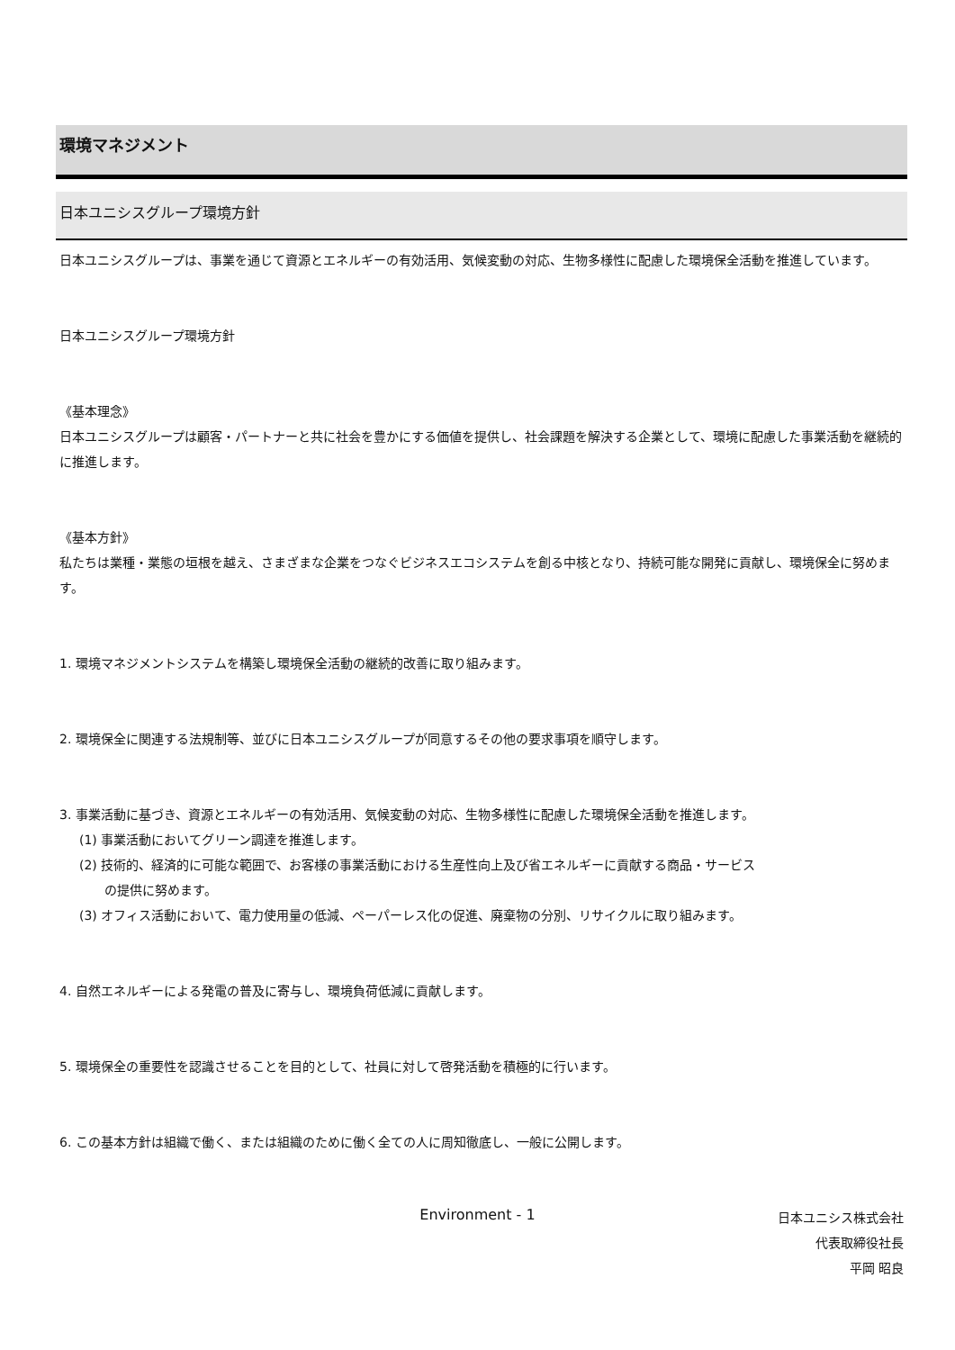環境マネジメント
日本ユニシスグループ環境方針
日本ユニシスグループは、事業を通じて資源とエネルギーの有効活用、気候変動の対応、生物多様性に配慮した環境保全活動を推進しています。
日本ユニシスグループ環境方針
《基本理念》
日本ユニシスグループは顧客・パートナーと共に社会を豊かにする価値を提供し、社会課題を解決する企業として、環境に配慮した事業活動を継続的に推進します。
《基本方針》
私たちは業種・業態の垣根を越え、さまざまな企業をつなぐビジネスエコシステムを創る中核となり、持続可能な開発に貢献し、環境保全に努めます。
1. 環境マネジメントシステムを構築し環境保全活動の継続的改善に取り組みます。
2. 環境保全に関連する法規制等、並びに日本ユニシスグループが同意するその他の要求事項を順守します。
3. 事業活動に基づき、資源とエネルギーの有効活用、気候変動の対応、生物多様性に配慮した環境保全活動を推進します。
(1) 事業活動においてグリーン調達を推進します。
(2) 技術的、経済的に可能な範囲で、お客様の事業活動における生産性向上及び省エネルギーに貢献する商品・サービス
の提供に努めます。
(3) オフィス活動において、電力使用量の低減、ペーパーレス化の促進、廃棄物の分別、リサイクルに取り組みます。
4. 自然エネルギーによる発電の普及に寄与し、環境負荷低減に貢献します。
5. 環境保全の重要性を認識させることを目的として、社員に対して啓発活動を積極的に行います。
6. この基本方針は組織で働く、または組織のために働く全ての人に周知徹底し、一般に公開します。
日本ユニシス株式会社
代表取締役社長
平岡 昭良
Environment - 1